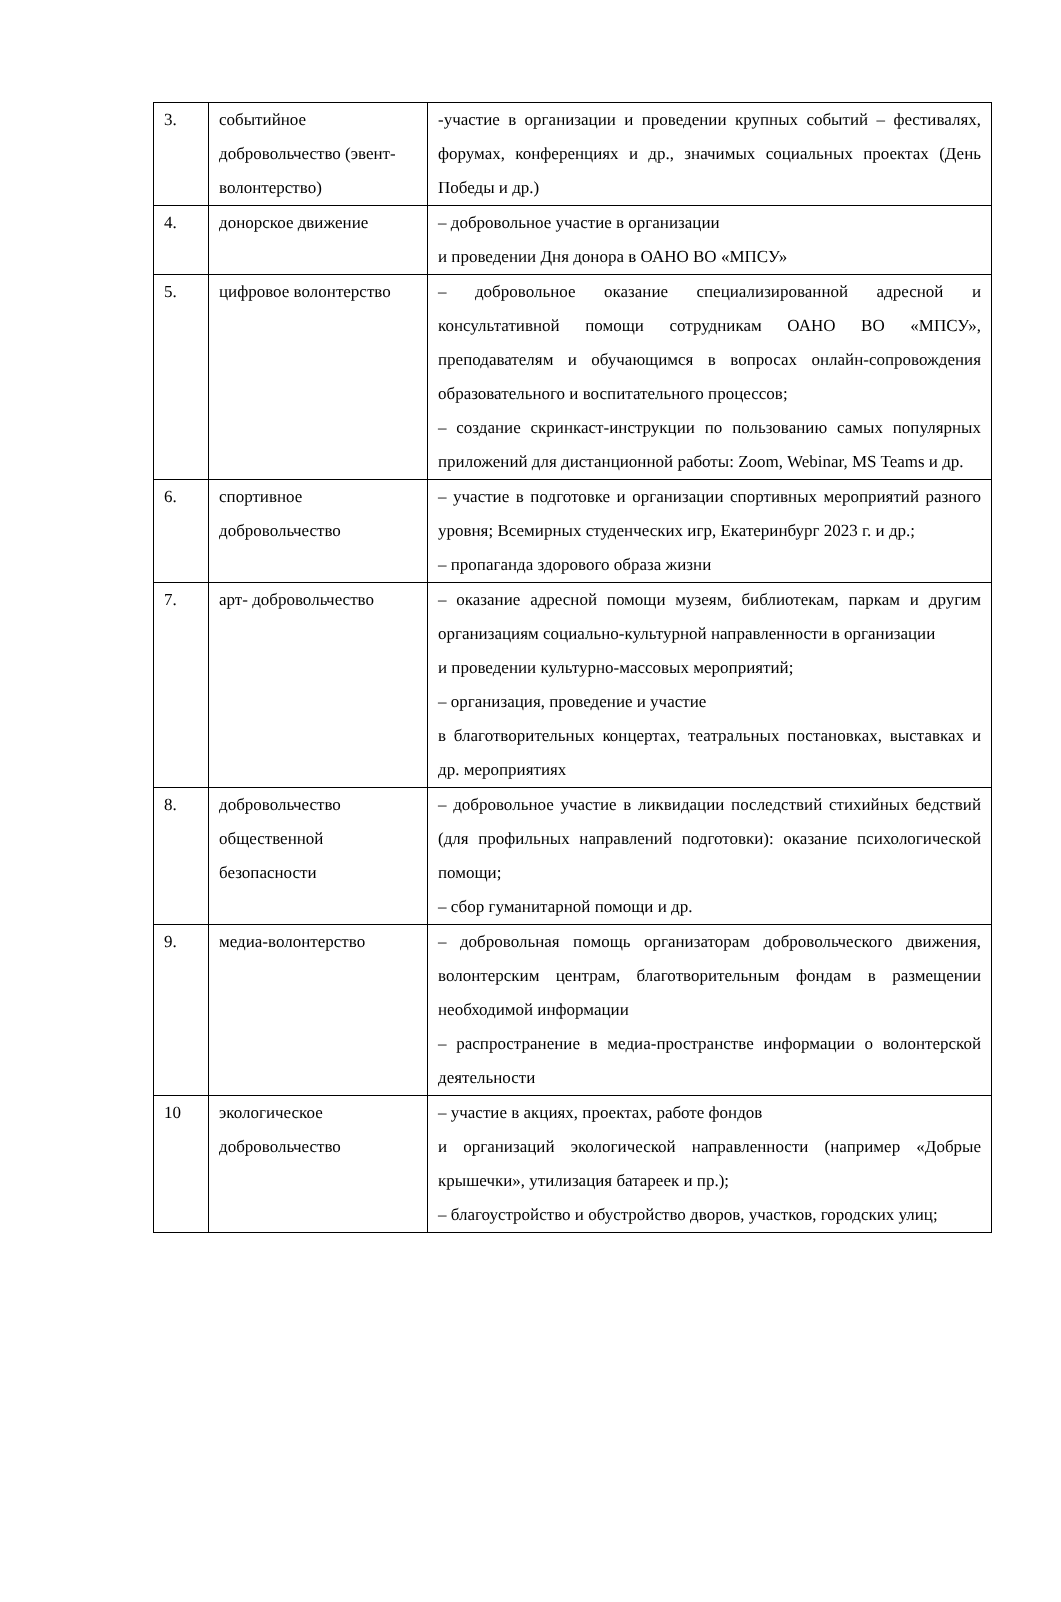| 3. | событийное добровольчество (эвент-волонтерство) | -участие в организации и проведении крупных событий – фестивалях, форумах, конференциях и др., значимых социальных проектах (День Победы и др.) |
| 4. | донорское движение | – добровольное участие в организации и проведении Дня донора в ОАНО ВО «МПСУ» |
| 5. | цифровое волонтерство | – добровольное оказание специализированной адресной и консультативной помощи сотрудникам ОАНО ВО «МПСУ», преподавателям и обучающимся в вопросах онлайн-сопровождения образовательного и воспитательного процессов; – создание скринкаст-инструкции по пользованию самых популярных приложений для дистанционной работы: Zoom, Webinar, MS Teams и др. |
| 6. | спортивное добровольчество | – участие в подготовке и организации спортивных мероприятий разного уровня; Всемирных студенческих игр, Екатеринбург 2023 г. и др.; – пропаганда здорового образа жизни |
| 7. | арт- добровольчество | – оказание адресной помощи музеям, библиотекам, паркам и другим организациям социально-культурной направленности в организации и проведении культурно-массовых мероприятий; – организация, проведение и участие в благотворительных концертах, театральных постановках, выставках и др. мероприятиях |
| 8. | добровольчество общественной безопасности | – добровольное участие в ликвидации последствий стихийных бедствий (для профильных направлений подготовки): оказание психологической помощи; – сбор гуманитарной помощи и др. |
| 9. | медиа-волонтерство | – добровольная помощь организаторам добровольческого движения, волонтерским центрам, благотворительным фондам в размещении необходимой информации – распространение в медиа-пространстве информации о волонтерской деятельности |
| 10 | экологическое добровольчество | – участие в акциях, проектах, работе фондов и организаций экологической направленности (например «Добрые крышечки», утилизация батареек и пр.); – благоустройство и обустройство дворов, участков, городских улиц; |